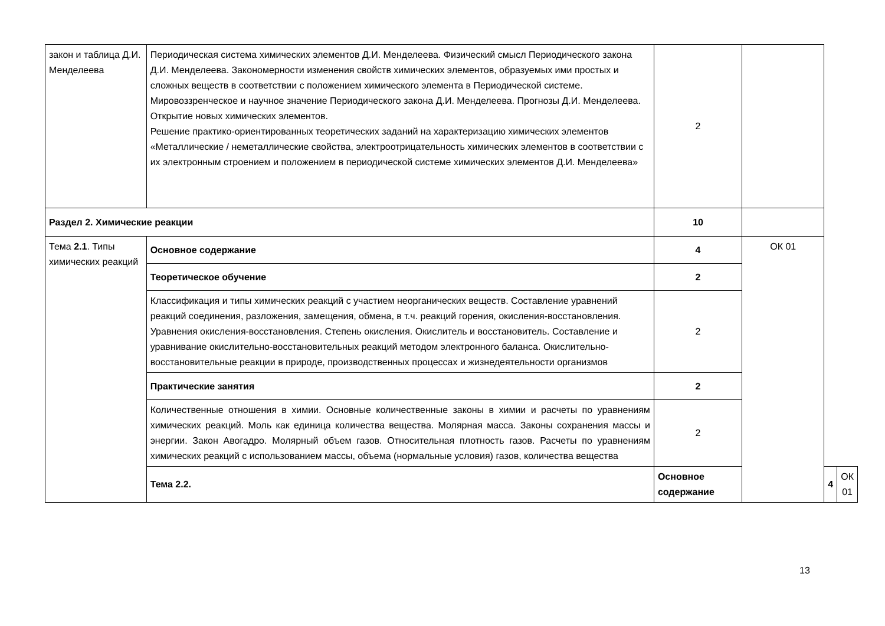| закон и таблица Д.И. Менделеева | Периодическая система химических элементов Д.И. Менделеева. Физический смысл Периодического закона Д.И. Менделеева. Закономерности изменения свойств химических элементов, образуемых ими простых и сложных веществ в соответствии с положением химического элемента в Периодической системе. Мировоззренческое и научное значение Периодического закона Д.И. Менделеева. Прогнозы Д.И. Менделеева. Открытие новых химических элементов. Решение практико-ориентированных теоретических заданий на характеризацию химических элементов «Металлические / неметаллические свойства, электроотрицательность химических элементов в соответствии с их электронным строением и положением в периодической системе химических элементов Д.И. Менделеева» | 2 | | | |
| Раздел 2. Химические реакции | | 10 | | | |
| Тема 2.1 . Типы химических реакций | Основное содержание | 4 | ОК 01 | | |
| | Теоретическое обучение | 2 | | | |
| | Классификация и типы химических реакций с участием неорганических веществ. Составление уравнений реакций соединения, разложения, замещения, обмена, в т.ч. реакций горения, окисления-восстановления. Уравнения окисления-восстановления. Степень окисления. Окислитель и восстановитель. Составление и уравнивание окислительно-восстановительных реакций методом электронного баланса. Окислительно-восстановительные реакции в природе, производственных процессах и жизнедеятельности организмов | 2 | | | |
| | Практические занятия | 2 | | | |
| | Количественные отношения в химии. Основные количественные законы в химии и расчеты по уравнениям химических реакций. Моль как единица количества вещества. Молярная масса. Законы сохранения массы и энергии. Закон Авогадро. Молярный объем газов. Относительная плотность газов. Расчеты по уравнениям химических реакций с использованием массы, объема (нормальные условия) газов, количества вещества | 2 | | | |
| | Тема 2.2. | Основное содержание | | 4 | ОК 01 |
13